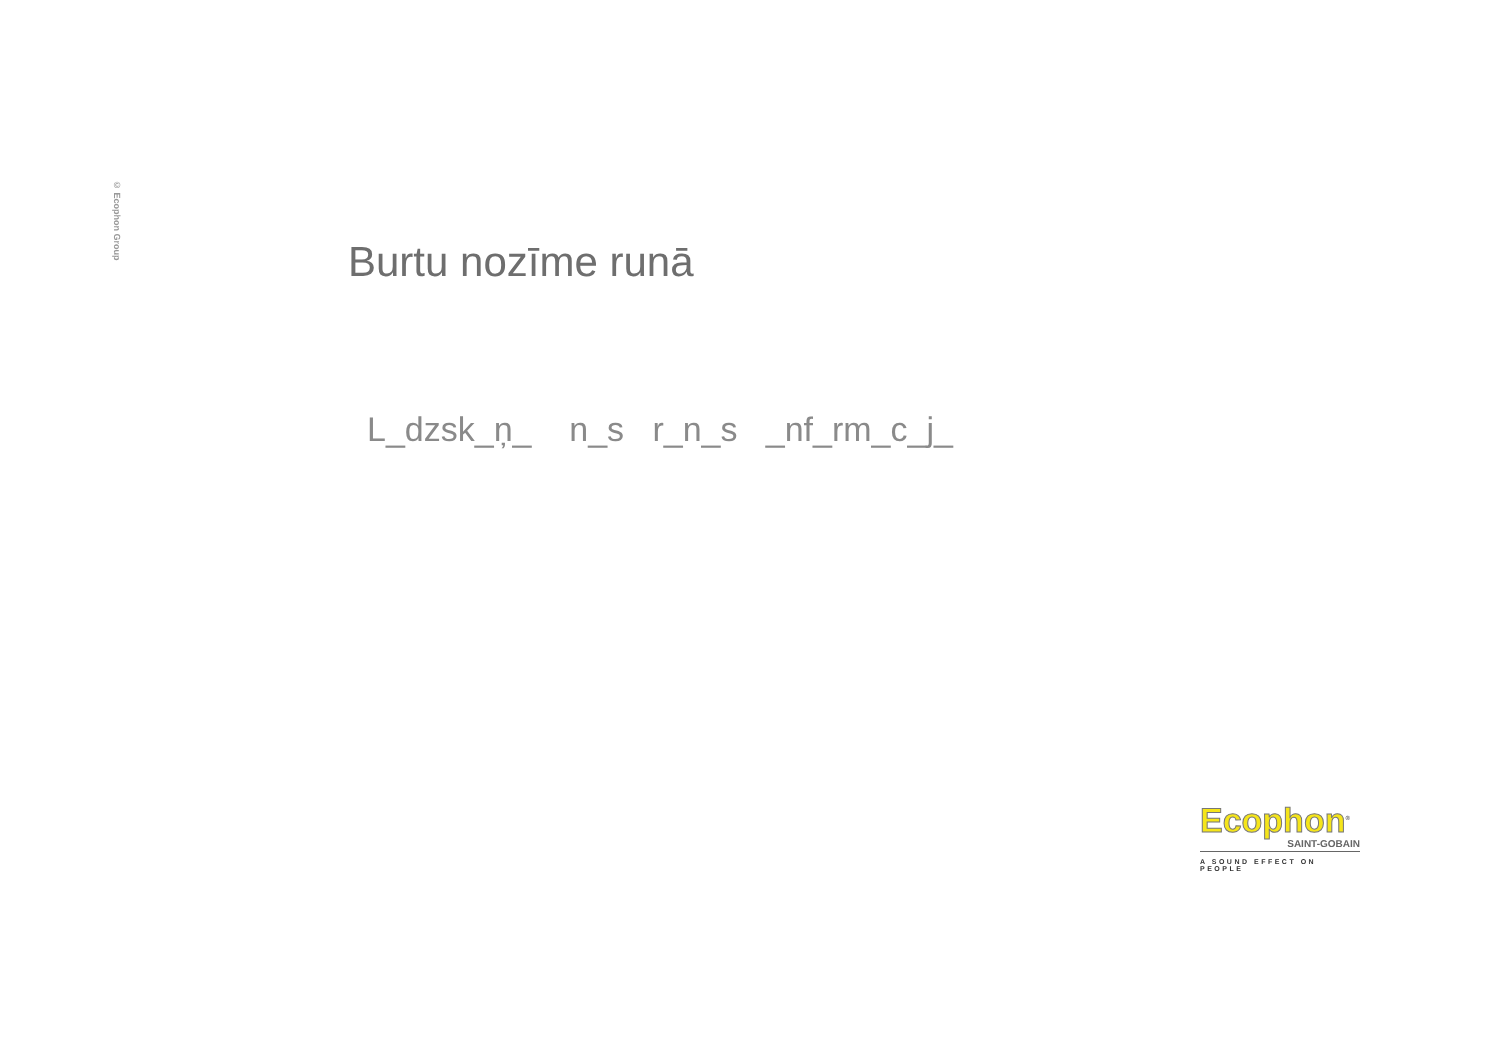© Ecophon Group
Burtu nozīme runā
L_dzsk_ņ_ n_s r_n_s _nf_rm_c_j_
Ecophon<sup>®</sup>
SAINT-GOBAIN
A SOUND EFFECT ON PEOPLE